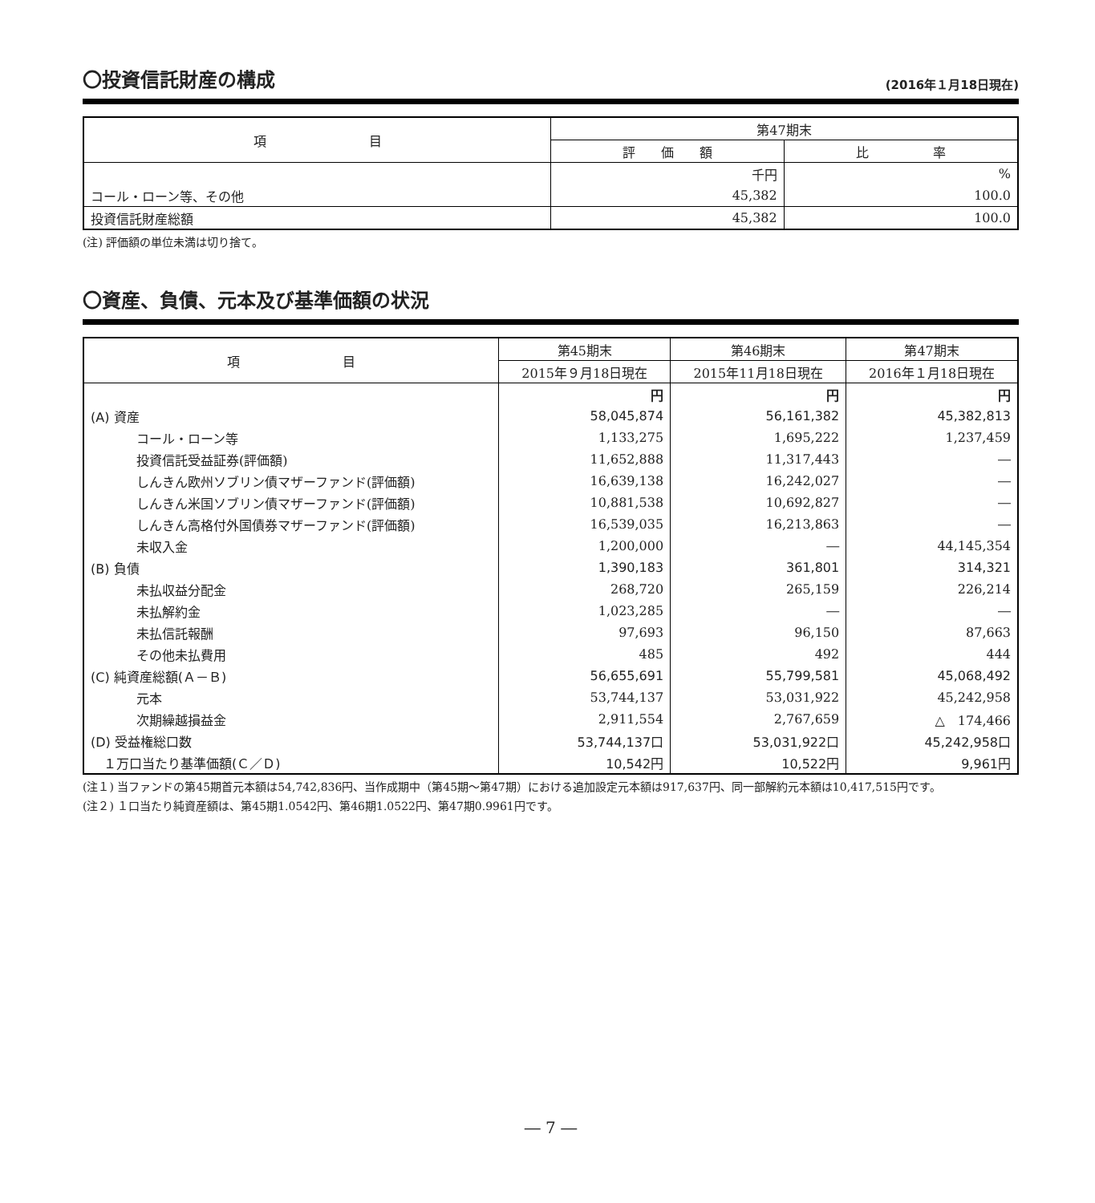〇投資信託財産の構成 (2016年１月18日現在)
| 項 目 | 第47期末 | |
| --- | --- | --- |
| | 評 価 額 | 比 率 |
| | 千円 | % |
| コール・ローン等、その他 | 45,382 | 100.0 |
| 投資信託財産総額 | 45,382 | 100.0 |
(注) 評価額の単位未満は切り捨て。
〇資産、負債、元本及び基準価額の状況
| 項 目 | 第45期末 | 第46期末 | 第47期末 |
| --- | --- | --- | --- |
| | 2015年９月18日現在 | 2015年11月18日現在 | 2016年１月18日現在 |
| | 円 | 円 | 円 |
| (A) 資産 | 58,045,874 | 56,161,382 | 45,382,813 |
| コール・ローン等 | 1,133,275 | 1,695,222 | 1,237,459 |
| 投資信託受益証券(評価額) | 11,652,888 | 11,317,443 | ― |
| しんきん欧州ソブリン債マザーファンド(評価額) | 16,639,138 | 16,242,027 | ― |
| しんきん米国ソブリン債マザーファンド(評価額) | 10,881,538 | 10,692,827 | ― |
| しんきん高格付外国債券マザーファンド(評価額) | 16,539,035 | 16,213,863 | ― |
| 未収入金 | 1,200,000 | ― | 44,145,354 |
| (B) 負債 | 1,390,183 | 361,801 | 314,321 |
| 未払収益分配金 | 268,720 | 265,159 | 226,214 |
| 未払解約金 | 1,023,285 | ― | ― |
| 未払信託報酬 | 97,693 | 96,150 | 87,663 |
| その他未払費用 | 485 | 492 | 444 |
| (C) 純資産総額(Ａ－Ｂ) | 56,655,691 | 55,799,581 | 45,068,492 |
| 元本 | 53,744,137 | 53,031,922 | 45,242,958 |
| 次期繰越損益金 | 2,911,554 | 2,767,659 | △ 174,466 |
| (D) 受益権総口数 | 53,744,137口 | 53,031,922口 | 45,242,958口 |
| １万口当たり基準価額(Ｃ／Ｄ) | 10,542円 | 10,522円 | 9,961円 |
(注１) 当ファンドの第45期首元本額は54,742,836円、当作成期中（第45期～第47期）における追加設定元本額は917,637円、同一部解約元本額は10,417,515円です。
(注２) １口当たり純資産額は、第45期1.0542円、第46期1.0522円、第47期0.9961円です。
― 7 ―